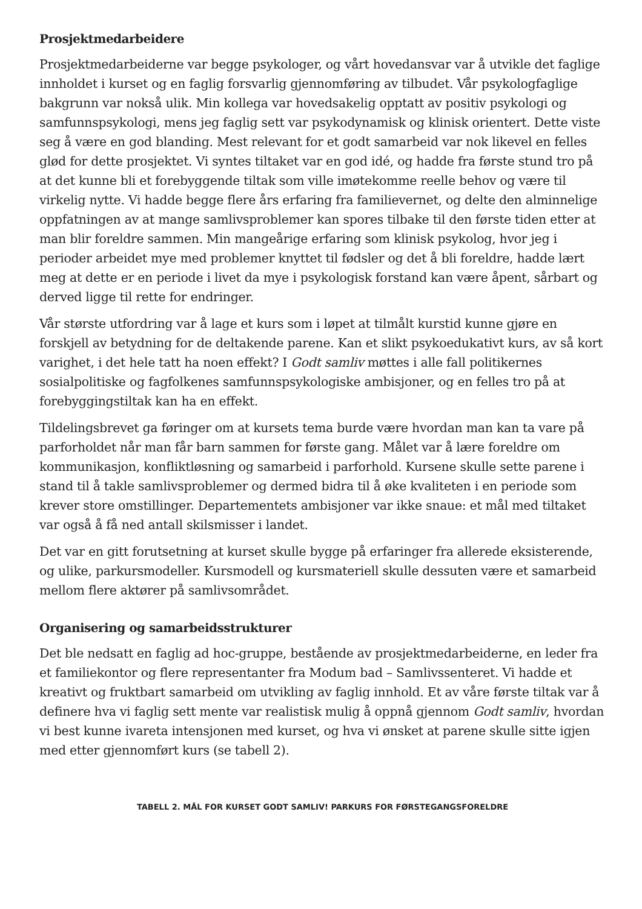Prosjektmedarbeidere
Prosjektmedarbeiderne var begge psykologer, og vårt hovedansvar var å utvikle det faglige innholdet i kurset og en faglig forsvarlig gjennomføring av tilbudet. Vår psykologfaglige bakgrunn var nokså ulik. Min kollega var hovedsakelig opptatt av positiv psykologi og samfunnspsykologi, mens jeg faglig sett var psykodynamisk og klinisk orientert. Dette viste seg å være en god blanding. Mest relevant for et godt samarbeid var nok likevel en felles glød for dette prosjektet. Vi syntes tiltaket var en god idé, og hadde fra første stund tro på at det kunne bli et forebyggende tiltak som ville imøtekomme reelle behov og være til virkelig nytte. Vi hadde begge flere års erfaring fra familievernet, og delte den alminnelige oppfatningen av at mange samlivsproblemer kan spores tilbake til den første tiden etter at man blir foreldre sammen. Min mangeårige erfaring som klinisk psykolog, hvor jeg i perioder arbeidet mye med problemer knyttet til fødsler og det å bli foreldre, hadde lært meg at dette er en periode i livet da mye i psykologisk forstand kan være åpent, sårbart og derved ligge til rette for endringer.
Vår største utfordring var å lage et kurs som i løpet at tilmålt kurstid kunne gjøre en forskjell av betydning for de deltakende parene. Kan et slikt psykoedukativt kurs, av så kort varighet, i det hele tatt ha noen effekt? I Godt samliv møttes i alle fall politikernes sosialpolitiske og fagfolkenes samfunnspsykologiske ambisjoner, og en felles tro på at forebyggingstiltak kan ha en effekt.
Tildelingsbrevet ga føringer om at kursets tema burde være hvordan man kan ta vare på parforholdet når man får barn sammen for første gang. Målet var å lære foreldre om kommunikasjon, konfliktløsning og samarbeid i parforhold. Kursene skulle sette parene i stand til å takle samlivsproblemer og dermed bidra til å øke kvaliteten i en periode som krever store omstillinger. Departementets ambisjoner var ikke snaue: et mål med tiltaket var også å få ned antall skilsmisser i landet.
Det var en gitt forutsetning at kurset skulle bygge på erfaringer fra allerede eksisterende, og ulike, parkursmodeller. Kursmodell og kursmateriell skulle dessuten være et samarbeid mellom flere aktører på samlivsområdet.
Organisering og samarbeidsstrukturer
Det ble nedsatt en faglig ad hoc-gruppe, bestående av prosjektmedarbeiderne, en leder fra et familiekontor og flere representanter fra Modum bad – Samlivssenteret. Vi hadde et kreativt og fruktbart samarbeid om utvikling av faglig innhold. Et av våre første tiltak var å definere hva vi faglig sett mente var realistisk mulig å oppnå gjennom Godt samliv, hvordan vi best kunne ivareta intensjonen med kurset, og hva vi ønsket at parene skulle sitte igjen med etter gjennomført kurs (se tabell 2).
TABELL 2. MÅL FOR KURSET GODT SAMLIV! PARKURS FOR FØRSTEGANGSFORELDRE